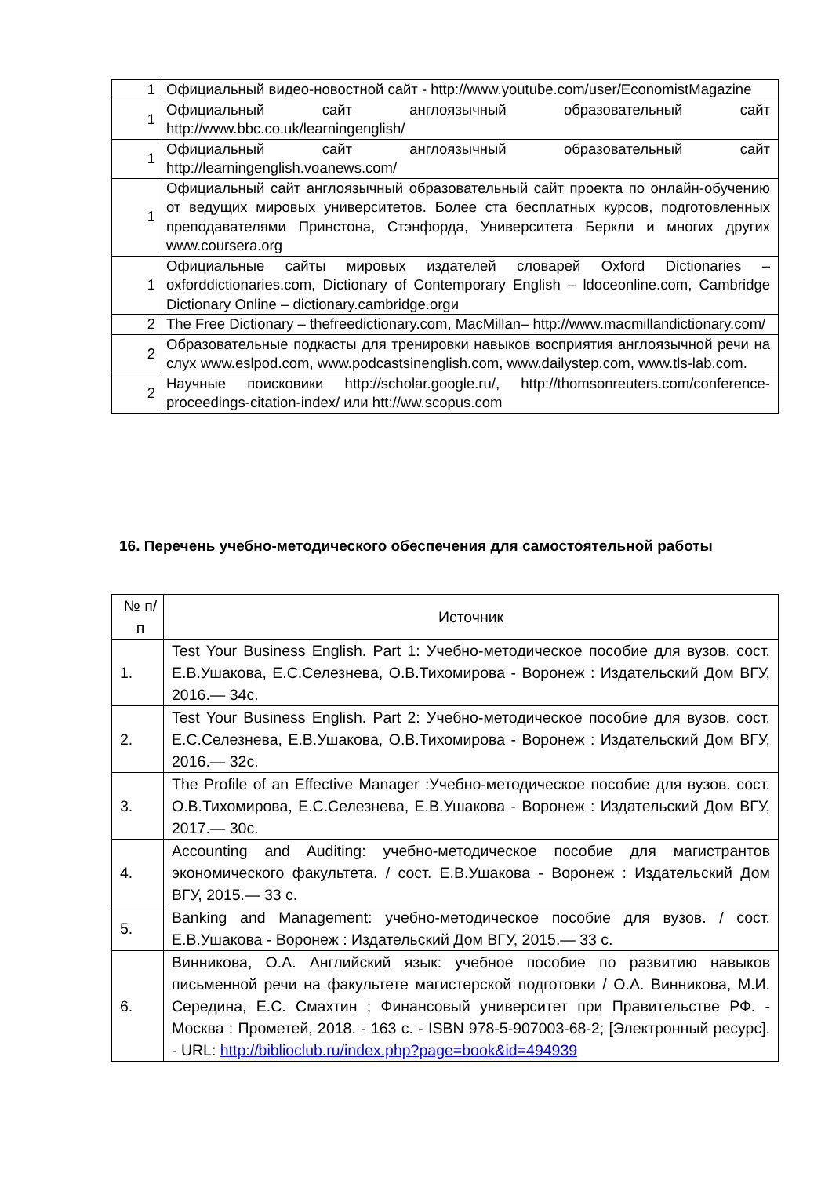| 1 | Официальный видео-новостной сайт - http://www.youtube.com/user/EconomistMagazine |
| 1 | Официальный сайт англоязычный образовательный сайт http://www.bbc.co.uk/learningenglish/ |
| 1 | Официальный сайт англоязычный образовательный сайт http://learningenglish.voanews.com/ |
| 1 | Официальный сайт англоязычный образовательный сайт проекта по онлайн-обучению от ведущих мировых университетов. Более ста бесплатных курсов, подготовленных преподавателями Принстона, Стэнфорда, Университета Беркли и многих других www.coursera.org |
| 1 | Официальные сайты мировых издателей словарей Oxford Dictionaries – oxforddictionaries.com, Dictionary of Contemporary English – ldoceonline.com, Cambridge Dictionary Online – dictionary.cambridge.orgи |
| 2 | The Free Dictionary – thefreedictionary.com, MacMillan– http://www.macmillandictionary.com/ |
| 2 | Образовательные подкасты для тренировки навыков восприятия англоязычной речи на слух www.eslpod.com, www.podcastsinenglish.com, www.dailystep.com, www.tls-lab.com. |
| 2 | Научные поисковики http://scholar.google.ru/, http://thomsonreuters.com/conference-proceedings-citation-index/ или htt://ww.scopus.com |
16. Перечень учебно-методического обеспечения для самостоятельной работы
| № п/п | Источник |
| 1. | Test Your Business English. Part 1: Учебно-методическое пособие для вузов. сост. Е.В.Ушакова, Е.С.Селезнева, О.В.Тихомирова - Воронеж : Издательский Дом ВГУ, 2016.— 34с. |
| 2. | Test Your Business English. Part 2: Учебно-методическое пособие для вузов. сост. Е.С.Селезнева, Е.В.Ушакова, О.В.Тихомирова - Воронеж : Издательский Дом ВГУ, 2016.— 32с. |
| 3. | The Profile of an Effective Manager :Учебно-методическое пособие для вузов. сост. О.В.Тихомирова, Е.С.Селезнева, Е.В.Ушакова - Воронеж : Издательский Дом ВГУ, 2017.— 30с. |
| 4. | Accounting and Auditing: учебно-методическое пособие для магистрантов экономического факультета. / сост. Е.В.Ушакова - Воронеж : Издательский Дом ВГУ, 2015.— 33 с. |
| 5. | Banking and Management: учебно-методическое пособие для вузов. / сост. Е.В.Ушакова - Воронеж : Издательский Дом ВГУ, 2015.— 33 с. |
| 6. | Винникова, О.А. Английский язык: учебное пособие по развитию навыков письменной речи на факультете магистерской подготовки / О.А. Винникова, М.И. Середина, Е.С. Смахтин ; Финансовый университет при Правительстве РФ. - Москва : Прометей, 2018. - 163 с. - ISBN 978-5-907003-68-2; [Электронный ресурс]. - URL: http://biblioclub.ru/index.php?page=book&id=494939 |